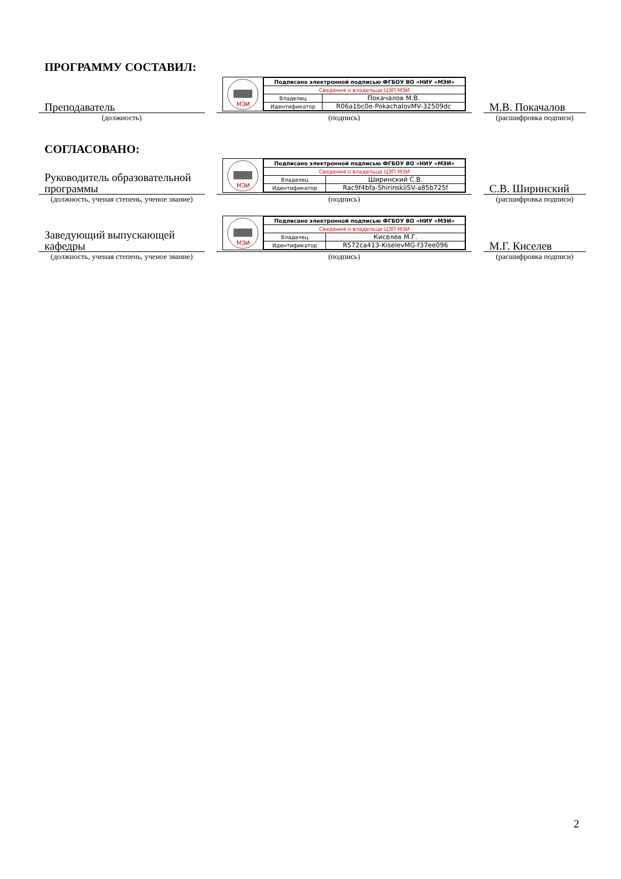ПРОГРАММУ СОСТАВИЛ:
Преподаватель
(должность)
МЭИ
| Подписано электронной подписью ФГБОУ ВО «НИУ «МЭИ» | |
| Сведения о владельце ЦЭП МЭИ | |
| Владелец | Покачалов М.В. |
| Идентификатор | R06a1bc0e-PokachalovMV-32509dc |
(подпись)
М.В. Покачалов
(расшифровка подписи)
СОГЛАСОВАНО:
Руководитель образовательной программы
(должность, ученая степень, ученое звание)
МЭИ
| Подписано электронной подписью ФГБОУ ВО «НИУ «МЭИ» | |
| Сведения о владельце ЦЭП МЭИ | |
| Владелец | Ширинский С.В. |
| Идентификатор | Rac9f4bfa-ShirinskiiSV-a85b725f |
(подпись)
С.В. Ширинский
(расшифровка подписи)
Заведующий выпускающей кафедры
(должность, ученая степень, ученое звание)
МЭИ
| Подписано электронной подписью ФГБОУ ВО «НИУ «МЭИ» | |
| Сведения о владельце ЦЭП МЭИ | |
| Владелец | Киселев М.Г. |
| Идентификатор | R572ca413-KiselevMG-f37ee096 |
(подпись)
М.Г. Киселев
(расшифровка подписи)
2